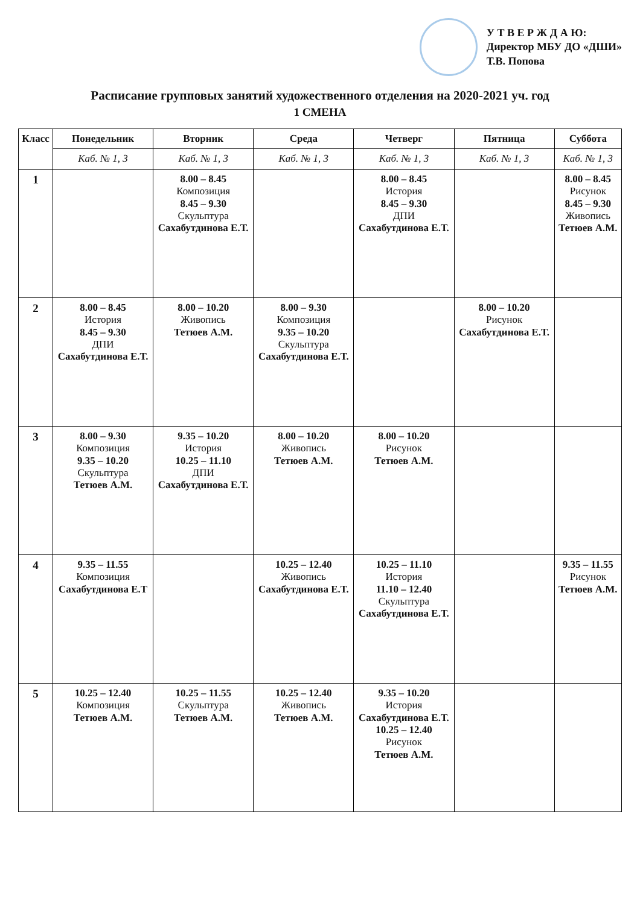У Т В Е Р Ж Д А Ю:
Директор МБУ ДО «ДШИ»
Т.В. Попова
Расписание групповых занятий художественного отделения на 2020-2021 уч. год
1 СМЕНА
| Класс | Понедельник | Вторник | Среда | Четверг | Пятница | Суббота |
| --- | --- | --- | --- | --- | --- | --- |
| | Каб. № 1, 3 | Каб. № 1, 3 | Каб. № 1, 3 | Каб. № 1, 3 | Каб. № 1, 3 | Каб. № 1, 3 |
| 1 | | 8.00 – 8.45 Композиция 8.45 – 9.30 Скульптура Сахабутдинова Е.Т. | | 8.00 – 8.45 История 8.45 – 9.30 ДПИ Сахабутдинова Е.Т. | | 8.00 – 8.45 Рисунок 8.45 – 9.30 Живопись Тетюев А.М. |
| 2 | 8.00 – 8.45 История 8.45 – 9.30 ДПИ Сахабутдинова Е.Т. | 8.00 – 10.20 Живопись Тетюев А.М. | 8.00 – 9.30 Композиция 9.35 – 10.20 Скульптура Сахабутдинова Е.Т. | | 8.00 – 10.20 Рисунок Сахабутдинова Е.Т. | |
| 3 | 8.00 – 9.30 Композиция 9.35 – 10.20 Скульптура Тетюев А.М. | 9.35 – 10.20 История 10.25 – 11.10 ДПИ Сахабутдинова Е.Т. | 8.00 – 10.20 Живопись Тетюев А.М. | 8.00 – 10.20 Рисунок Тетюев А.М. | | |
| 4 | 9.35 – 11.55 Композиция Сахабутдинова Е.Т | | 10.25 – 12.40 Живопись Сахабутдинова Е.Т. | 10.25 – 11.10 История 11.10 – 12.40 Скульптура Сахабутдинова Е.Т. | | 9.35 – 11.55 Рисунок Тетюев А.М. |
| 5 | 10.25 – 12.40 Композиция Тетюев А.М. | 10.25 – 11.55 Скульптура Тетюев А.М. | 10.25 – 12.40 Живопись Тетюев А.М. | 9.35 – 10.20 История Сахабутдинова Е.Т. 10.25 – 12.40 Рисунок Тетюев А.М. | | |